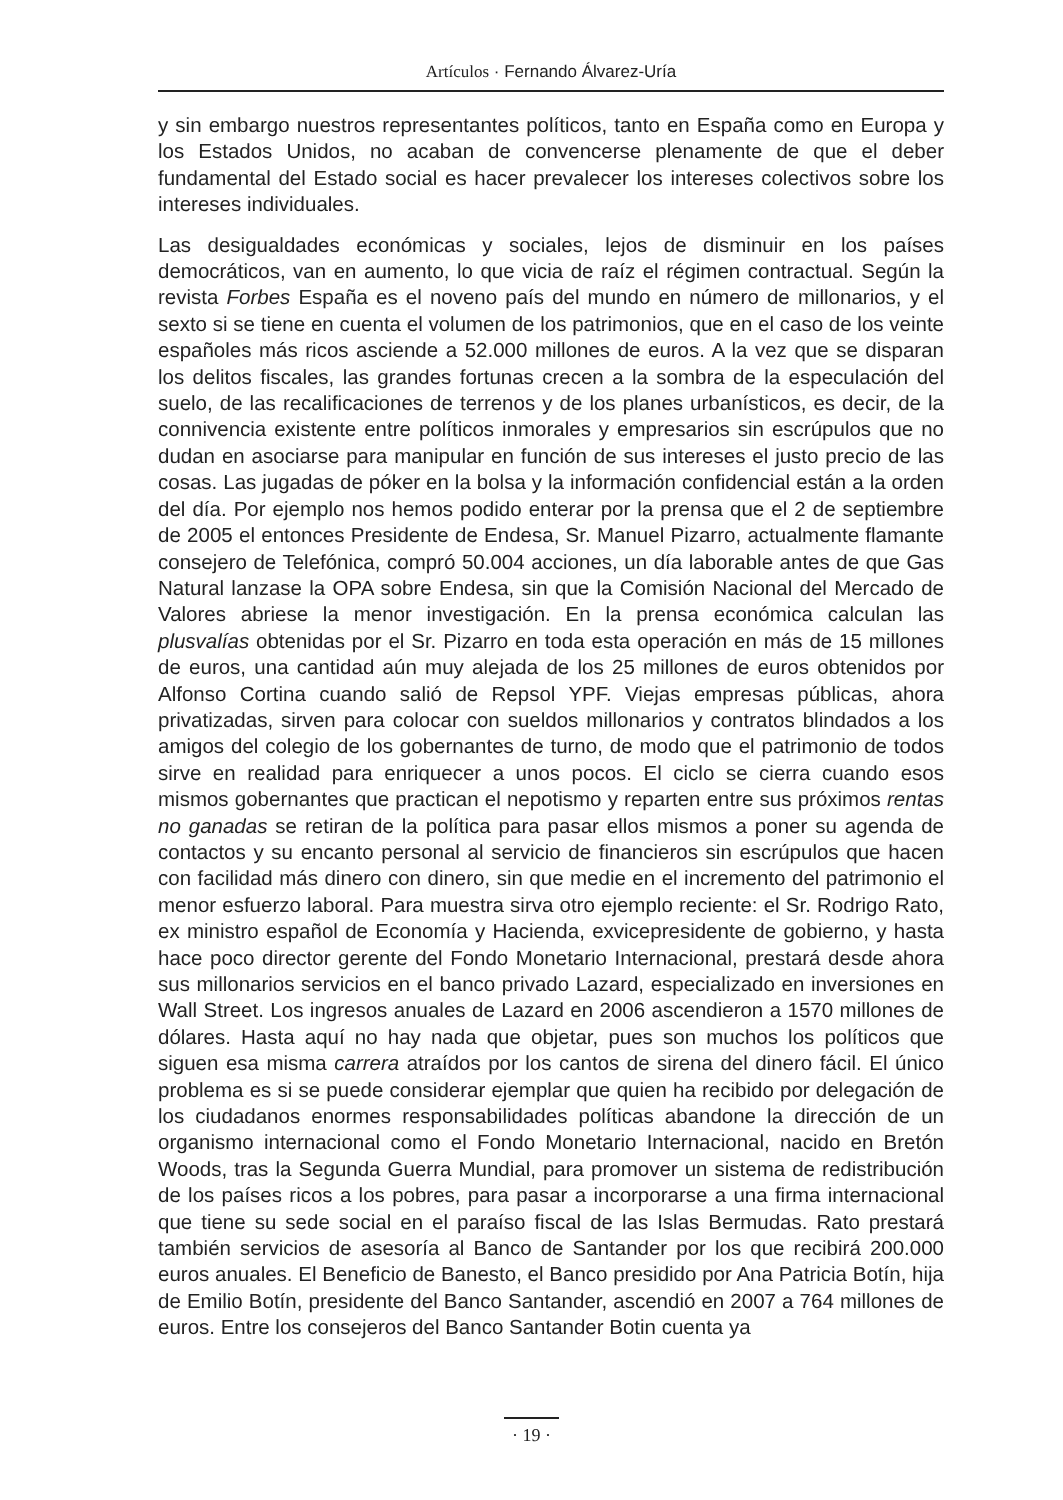Artículos · Fernando Álvarez-Uría
y sin embargo nuestros representantes políticos, tanto en España como en Europa y los Estados Unidos, no acaban de convencerse plenamente de que el deber fundamental del Estado social es hacer prevalecer los intereses colectivos sobre los intereses individuales.
Las desigualdades económicas y sociales, lejos de disminuir en los países democráticos, van en aumento, lo que vicia de raíz el régimen contractual. Según la revista Forbes España es el noveno país del mundo en número de millonarios, y el sexto si se tiene en cuenta el volumen de los patrimonios, que en el caso de los veinte españoles más ricos asciende a 52.000 millones de euros. A la vez que se disparan los delitos fiscales, las grandes fortunas crecen a la sombra de la especulación del suelo, de las recalificaciones de terrenos y de los planes urbanísticos, es decir, de la connivencia existente entre políticos inmorales y empresarios sin escrúpulos que no dudan en asociarse para manipular en función de sus intereses el justo precio de las cosas. Las jugadas de póker en la bolsa y la información confidencial están a la orden del día. Por ejemplo nos hemos podido enterar por la prensa que el 2 de septiembre de 2005 el entonces Presidente de Endesa, Sr. Manuel Pizarro, actualmente flamante consejero de Telefónica, compró 50.004 acciones, un día laborable antes de que Gas Natural lanzase la OPA sobre Endesa, sin que la Comisión Nacional del Mercado de Valores abriese la menor investigación. En la prensa económica calculan las plusvalías obtenidas por el Sr. Pizarro en toda esta operación en más de 15 millones de euros, una cantidad aún muy alejada de los 25 millones de euros obtenidos por Alfonso Cortina cuando salió de Repsol YPF. Viejas empresas públicas, ahora privatizadas, sirven para colocar con sueldos millonarios y contratos blindados a los amigos del colegio de los gobernantes de turno, de modo que el patrimonio de todos sirve en realidad para enriquecer a unos pocos. El ciclo se cierra cuando esos mismos gobernantes que practican el nepotismo y reparten entre sus próximos rentas no ganadas se retiran de la política para pasar ellos mismos a poner su agenda de contactos y su encanto personal al servicio de financieros sin escrúpulos que hacen con facilidad más dinero con dinero, sin que medie en el incremento del patrimonio el menor esfuerzo laboral. Para muestra sirva otro ejemplo reciente: el Sr. Rodrigo Rato, ex ministro español de Economía y Hacienda, exvicepresidente de gobierno, y hasta hace poco director gerente del Fondo Monetario Internacional, prestará desde ahora sus millonarios servicios en el banco privado Lazard, especializado en inversiones en Wall Street. Los ingresos anuales de Lazard en 2006 ascendieron a 1570 millones de dólares. Hasta aquí no hay nada que objetar, pues son muchos los políticos que siguen esa misma carrera atraídos por los cantos de sirena del dinero fácil. El único problema es si se puede considerar ejemplar que quien ha recibido por delegación de los ciudadanos enormes responsabilidades políticas abandone la dirección de un organismo internacional como el Fondo Monetario Internacional, nacido en Bretón Woods, tras la Segunda Guerra Mundial, para promover un sistema de redistribución de los países ricos a los pobres, para pasar a incorporarse a una firma internacional que tiene su sede social en el paraíso fiscal de las Islas Bermudas. Rato prestará también servicios de asesoría al Banco de Santander por los que recibirá 200.000 euros anuales. El Beneficio de Banesto, el Banco presidido por Ana Patricia Botín, hija de Emilio Botín, presidente del Banco Santander, ascendió en 2007 a 764 millones de euros. Entre los consejeros del Banco Santander Botin cuenta ya
· 19 ·